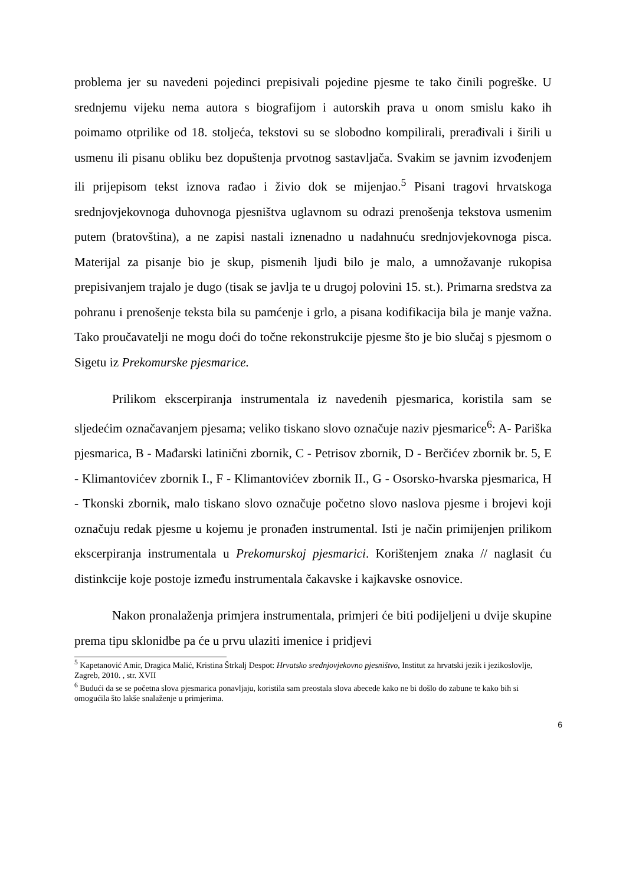problema jer su navedeni pojedinci prepisivali pojedine pjesme te tako činili pogreške. U srednjemu vijeku nema autora s biografijom i autorskih prava u onom smislu kako ih poimamo otprilike od 18. stoljeća, tekstovi su se slobodno kompilirali, prerađivali i širili u usmenu ili pisanu obliku bez dopuštenja prvotnog sastavljača. Svakim se javnim izvođenjem ili prijepisom tekst iznova rađao i živio dok se mijenjao.<sup>5</sup> Pisani tragovi hrvatskoga srednjovjekovnoga duhovnoga pjesništva uglavnom su odrazi prenošenja tekstova usmenim putem (bratovština), a ne zapisi nastali iznenadno u nadahnuću srednjovjekovnoga pisca. Materijal za pisanje bio je skup, pismenih ljudi bilo je malo, a umnožavanje rukopisa prepisivanjem trajalo je dugo (tisak se javlja te u drugoj polovini 15. st.). Primarna sredstva za pohranu i prenošenje teksta bila su pamćenje i grlo, a pisana kodifikacija bila je manje važna. Tako proučavatelji ne mogu doći do točne rekonstrukcije pjesme što je bio slučaj s pjesmom o Sigetu iz Prekomurske pjesmarice.
Prilikom ekscerpiranja instrumentala iz navedenih pjesmarica, koristila sam se sljedećim označavanjem pjesama; veliko tiskano slovo označuje naziv pjesmarice<sup>6</sup>: A- Pariška pjesmarica, B - Mađarski latinični zbornik, C - Petrisov zbornik, D - Berčićev zbornik br. 5, E - Klimantovićev zbornik I., F - Klimantovićev zbornik II., G - Osorsko-hvarska pjesmarica, H - Tkonski zbornik, malo tiskano slovo označuje početno slovo naslova pjesme i brojevi koji označuju redak pjesme u kojemu je pronađen instrumental. Isti je način primijenjen prilikom ekscerpiranja instrumentala u Prekomurskoj pjesmarici. Korištenjem znaka // naglasit ću distinkcije koje postoje između instrumentala čakavske i kajkavske osnovice.
Nakon pronalaženja primjera instrumentala, primjeri će biti podijeljeni u dvije skupine prema tipu sklonidbe pa će u prvu ulaziti imenice i pridjevi
<sup>5</sup> Kapetanović Amir, Dragica Malić, Kristina Štrkalj Despot: Hrvatsko srednjovjekovno pjesništvo, Institut za hrvatski jezik i jezikoslovlje, Zagreb, 2010. , str. XVII
<sup>6</sup> Budući da se se početna slova pjesmarica ponavljaju, koristila sam preostala slova abecede kako ne bi došlo do zabune te kako bih si omogućila što lakše snalaženje u primjerima.
6